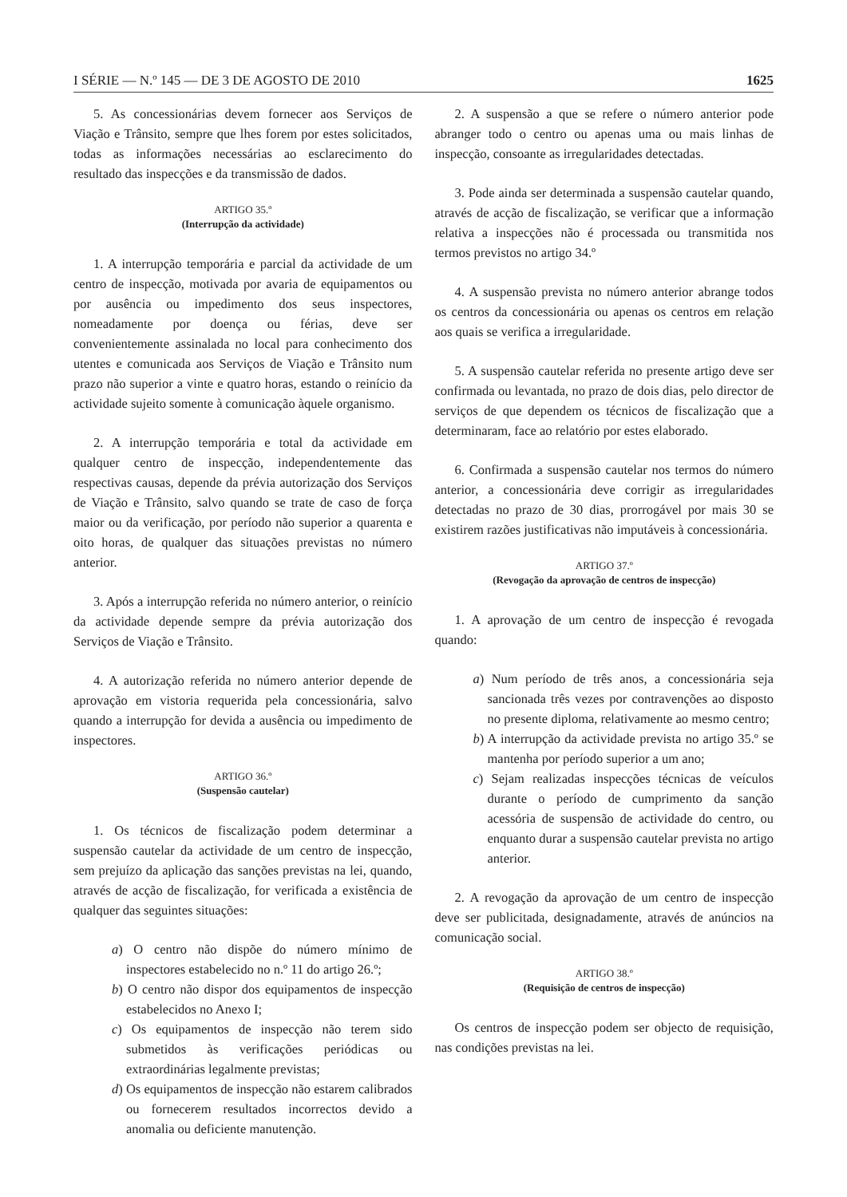I SÉRIE — N.º 145 — DE 3 DE AGOSTO DE 2010 1625
5. As concessionárias devem fornecer aos Serviços de Viação e Trânsito, sempre que lhes forem por estes solicitados, todas as informações necessárias ao esclarecimento do resultado das inspecções e da transmissão de dados.
ARTIGO 35.º
(Interrupção da actividade)
1. A interrupção temporária e parcial da actividade de um centro de inspecção, motivada por avaria de equipamentos ou por ausência ou impedimento dos seus inspectores, nomeadamente por doença ou férias, deve ser convenientemente assinalada no local para conhecimento dos utentes e comunicada aos Serviços de Viação e Trânsito num prazo não superior a vinte e quatro horas, estando o reinício da actividade sujeito somente à comunicação àquele organismo.
2. A interrupção temporária e total da actividade em qualquer centro de inspecção, independentemente das respectivas causas, depende da prévia autorização dos Serviços de Viação e Trânsito, salvo quando se trate de caso de força maior ou da verificação, por período não superior a quarenta e oito horas, de qualquer das situações previstas no número anterior.
3. Após a interrupção referida no número anterior, o reinício da actividade depende sempre da prévia autorização dos Serviços de Viação e Trânsito.
4. A autorização referida no número anterior depende de aprovação em vistoria requerida pela concessionária, salvo quando a interrupção for devida a ausência ou impedimento de inspectores.
ARTIGO 36.º
(Suspensão cautelar)
1. Os técnicos de fiscalização podem determinar a suspensão cautelar da actividade de um centro de inspecção, sem prejuízo da aplicação das sanções previstas na lei, quando, através de acção de fiscalização, for verificada a existência de qualquer das seguintes situações:
a) O centro não dispõe do número mínimo de inspectores estabelecido no n.º 11 do artigo 26.º;
b) O centro não dispor dos equipamentos de inspecção estabelecidos no Anexo I;
c) Os equipamentos de inspecção não terem sido submetidos às verificações periódicas ou extraordinárias legalmente previstas;
d) Os equipamentos de inspecção não estarem calibrados ou fornecerem resultados incorrectos devido a anomalia ou deficiente manutenção.
2. A suspensão a que se refere o número anterior pode abranger todo o centro ou apenas uma ou mais linhas de inspecção, consoante as irregularidades detectadas.
3. Pode ainda ser determinada a suspensão cautelar quando, através de acção de fiscalização, se verificar que a informação relativa a inspecções não é processada ou transmitida nos termos previstos no artigo 34.º
4. A suspensão prevista no número anterior abrange todos os centros da concessionária ou apenas os centros em relação aos quais se verifica a irregularidade.
5. A suspensão cautelar referida no presente artigo deve ser confirmada ou levantada, no prazo de dois dias, pelo director de serviços de que dependem os técnicos de fiscalização que a determinaram, face ao relatório por estes elaborado.
6. Confirmada a suspensão cautelar nos termos do número anterior, a concessionária deve corrigir as irregularidades detectadas no prazo de 30 dias, prorrogável por mais 30 se existirem razões justificativas não imputáveis à concessionária.
ARTIGO 37.º
(Revogação da aprovação de centros de inspecção)
1. A aprovação de um centro de inspecção é revogada quando:
a) Num período de três anos, a concessionária seja sancionada três vezes por contravenções ao disposto no presente diploma, relativamente ao mesmo centro;
b) A interrupção da actividade prevista no artigo 35.º se mantenha por período superior a um ano;
c) Sejam realizadas inspecções técnicas de veículos durante o período de cumprimento da sanção acessória de suspensão de actividade do centro, ou enquanto durar a suspensão cautelar prevista no artigo anterior.
2. A revogação da aprovação de um centro de inspecção deve ser publicitada, designadamente, através de anúncios na comunicação social.
ARTIGO 38.º
(Requisição de centros de inspecção)
Os centros de inspecção podem ser objecto de requisição, nas condições previstas na lei.